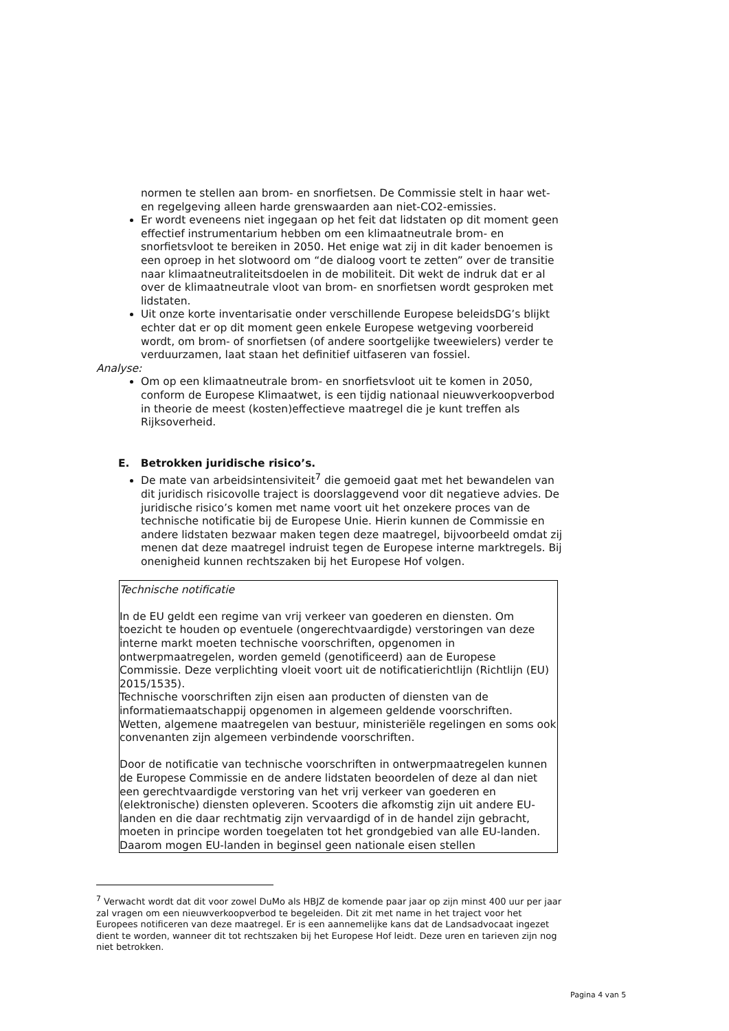normen te stellen aan brom- en snorfietsen. De Commissie stelt in haar wet- en regelgeving alleen harde grenswaarden aan niet-CO2-emissies.
Er wordt eveneens niet ingegaan op het feit dat lidstaten op dit moment geen effectief instrumentarium hebben om een klimaatneutrale brom- en snorfietsvloot te bereiken in 2050. Het enige wat zij in dit kader benoemen is een oproep in het slotwoord om “de dialoog voort te zetten” over de transitie naar klimaatneutraliteitsdoelen in de mobiliteit. Dit wekt de indruk dat er al over de klimaatneutrale vloot van brom- en snorfietsen wordt gesproken met lidstaten.
Uit onze korte inventarisatie onder verschillende Europese beleidsDG’s blijkt echter dat er op dit moment geen enkele Europese wetgeving voorbereid wordt, om brom- of snorfietsen (of andere soortgelijke tweewielers) verder te verduurzamen, laat staan het definitief uitfaseren van fossiel.
Analyse:
Om op een klimaatneutrale brom- en snorfietsvloot uit te komen in 2050, conform de Europese Klimaatwet, is een tijdig nationaal nieuwverkoopverbod in theorie de meest (kosten)effectieve maatregel die je kunt treffen als Rijksoverheid.
E. Betrokken juridische risico’s.
De mate van arbeidsintensiviteit<sup>7</sup> die gemoeid gaat met het bewandelen van dit juridisch risicovolle traject is doorslaggevend voor dit negatieve advies. De juridische risico’s komen met name voort uit het onzekere proces van de technische notificatie bij de Europese Unie. Hierin kunnen de Commissie en andere lidstaten bezwaar maken tegen deze maatregel, bijvoorbeeld omdat zij menen dat deze maatregel indruist tegen de Europese interne marktregels. Bij onenigheid kunnen rechtszaken bij het Europese Hof volgen.
Technische notificatie
In de EU geldt een regime van vrij verkeer van goederen en diensten. Om toezicht te houden op eventuele (ongerechtvaardigde) verstoringen van deze interne markt moeten technische voorschriften, opgenomen in ontwerpmaatregelen, worden gemeld (genotificeerd) aan de Europese Commissie. Deze verplichting vloeit voort uit de notificatierichtlijn (Richtlijn (EU) 2015/1535).
Technische voorschriften zijn eisen aan producten of diensten van de informatiemaatschappij opgenomen in algemeen geldende voorschriften. Wetten, algemene maatregelen van bestuur, ministeriële regelingen en soms ook convenanten zijn algemeen verbindende voorschriften.
Door de notificatie van technische voorschriften in ontwerpmaatregelen kunnen de Europese Commissie en de andere lidstaten beoordelen of deze al dan niet een gerechtvaardigde verstoring van het vrij verkeer van goederen en (elektronische) diensten opleveren. Scooters die afkomstig zijn uit andere EU-landen en die daar rechtmatig zijn vervaardigd of in de handel zijn gebracht, moeten in principe worden toegelaten tot het grondgebied van alle EU-landen. Daarom mogen EU-landen in beginsel geen nationale eisen stellen
<sup>7</sup> Verwacht wordt dat dit voor zowel DuMo als HBJZ de komende paar jaar op zijn minst 400 uur per jaar zal vragen om een nieuwverkoopverbod te begeleiden. Dit zit met name in het traject voor het Europees notificeren van deze maatregel. Er is een aannemelijke kans dat de Landsadvocaat ingezet dient te worden, wanneer dit tot rechtszaken bij het Europese Hof leidt. Deze uren en tarieven zijn nog niet betrokken.
Pagina 4 van 5